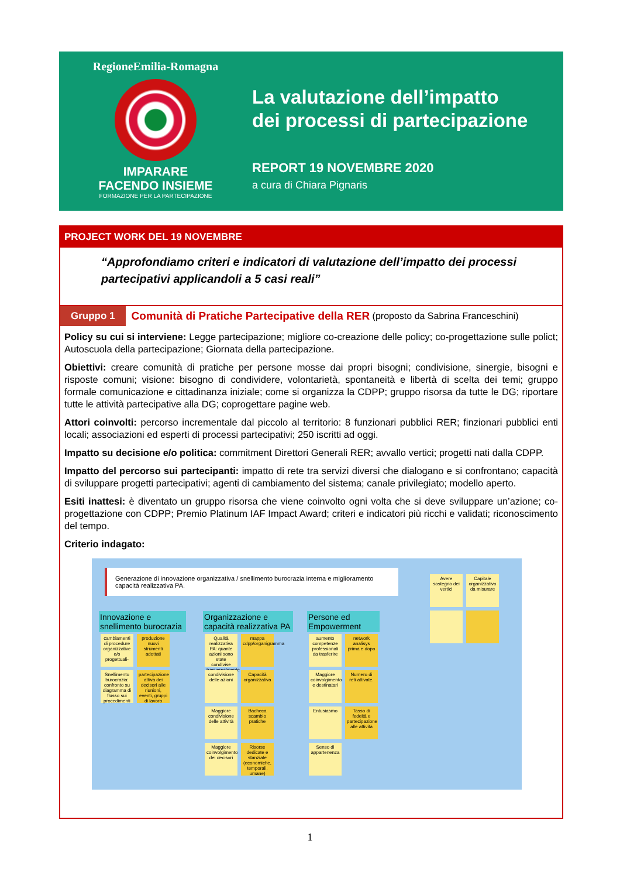RegioneEmilia-Romagna
IMPARARE
FACENDO INSIEME
FORMAZIONE PER LA PARTECIPAZIONE
La valutazione dell’impatto
dei processi di partecipazione
REPORT 19 NOVEMBRE 2020
a cura di Chiara Pignaris
PROJECT WORK DEL 19 NOVEMBRE
“Approfondiamo criteri e indicatori di valutazione dell’impatto dei processi partecipativi applicandoli a 5 casi reali”
Gruppo 1 Comunità di Pratiche Partecipative della RER (proposto da Sabrina Franceschini)
Policy su cui si interviene: Legge partecipazione; migliore co-creazione delle policy; co-progettazione sulle polict; Autoscuola della partecipazione; Giornata della partecipazione.
Obiettivi: creare comunità di pratiche per persone mosse dai propri bisogni; condivisione, sinergie, bisogni e risposte comuni; visione: bisogno di condividere, volontarietà, spontaneità e libertà di scelta dei temi; gruppo formale comunicazione e cittadinanza iniziale; come si organizza la CDPP; gruppo risorsa da tutte le DG; riportare tutte le attività partecipative alla DG; coprogettare pagine web.
Attori coinvolti: percorso incrementale dal piccolo al territorio: 8 funzionari pubblici RER; finzionari pubblici enti locali; associazioni ed esperti di processi partecipativi; 250 iscritti ad oggi.
Impatto su decisione e/o politica: commitment Direttori Generali RER; avvallo vertici; progetti nati dalla CDPP.
Impatto del percorso sui partecipanti: impatto di rete tra servizi diversi che dialogano e si confrontano; capacità di sviluppare progetti partecipativi; agenti di cambiamento del sistema; canale privilegiato; modello aperto.
Esiti inattesi: è diventato un gruppo risorsa che viene coinvolto ogni volta che si deve sviluppare un’azione; co-progettazione con CDPP; Premio Platinum IAF Impact Award; criteri e indicatori più ricchi e validati; riconoscimento del tempo.
Criterio indagato:
Generazione di innovazione organizzativa / snellimento burocrazia interna e miglioramento capacità realizzativa PA.
Avere sostegno dei vertici Capitale organizzativo da misurare
Innovazione e snellimento burocrazia
cambiamenti di procedure organizzative e/o progettuali- produzione nuovi strumenti adottati Snellimento burocrazia: confronto su diagramma di flusso sui procedimenti partecipazione attiva dei decisori alle riunioni, eventi, gruppi di lavoro
Organizzazione e capacità realizzativa PA
Qualità realizzativa PA: quante azioni sono state condivise trasversalmente mappa cdpp/organigramma condivisione delle azioni Capacità organizzativa Maggiore condivisione delle attività Bacheca scambio pratiche Maggiore coinvolgimento dei decisori Risorse dedicate e stanziate (economiche, temporali, umane)
Persone ed Empowerment
aumento competenze professionali da trasferire network analisys prima e dopo Maggiore coinvolgimento e destinatari Numero di reti attivate. Entusiasmo Tasso di fedeltà e partecipazione alle attività Senso di appartenenza
1